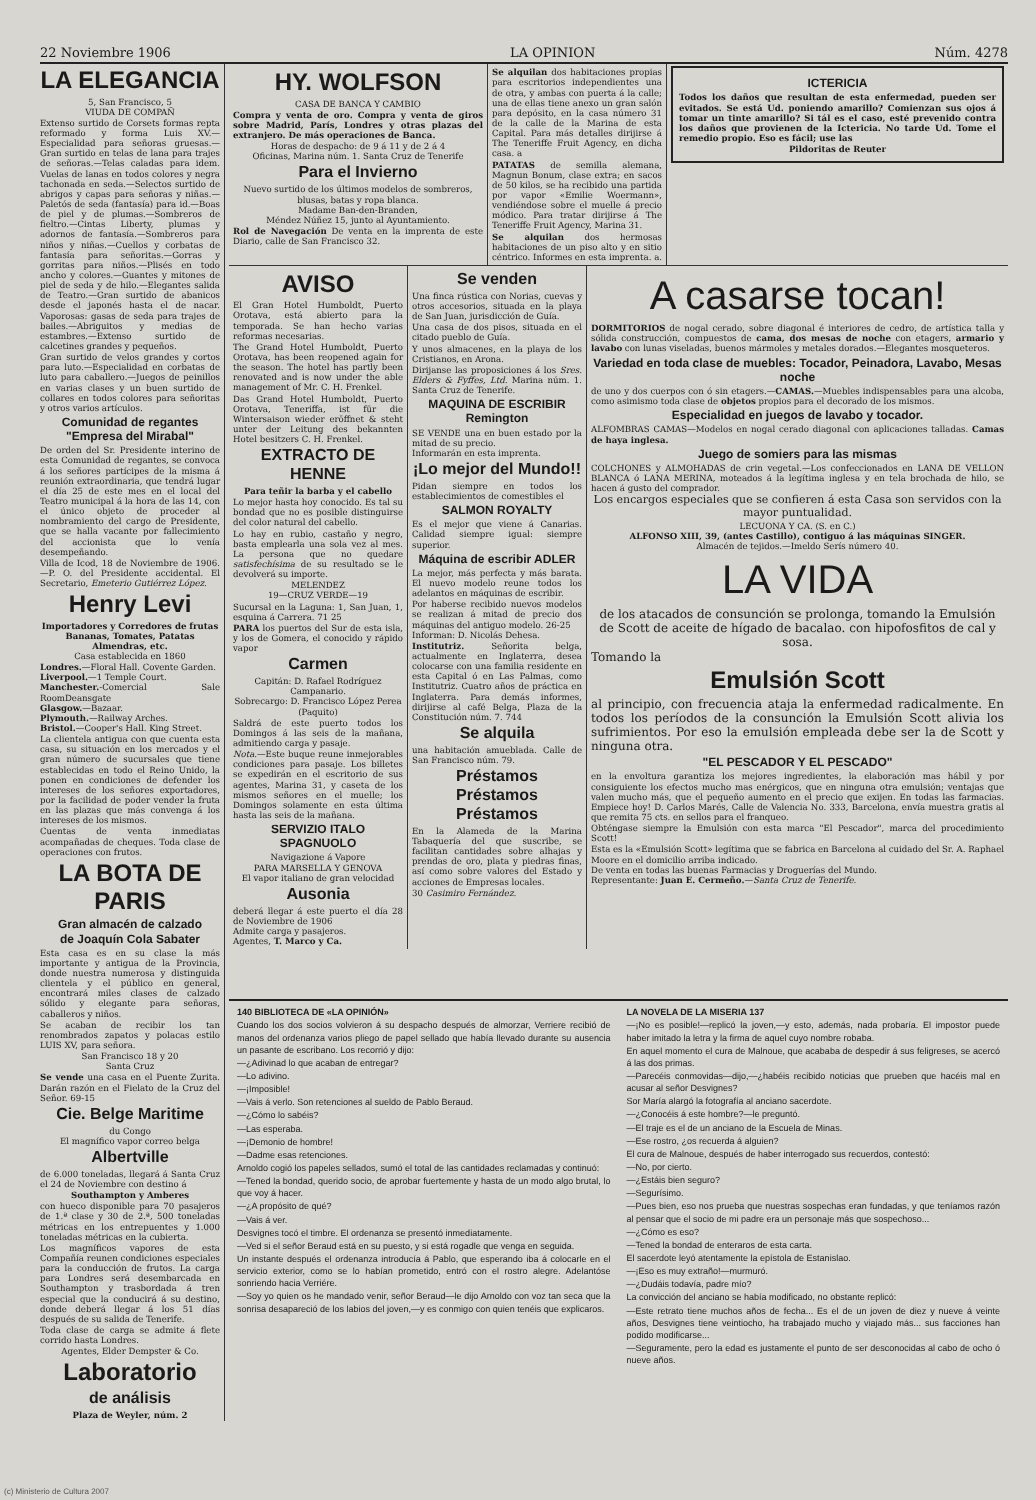22 Noviembre 1906 LA OPINION Núm. 4278
LA ELEGANCIA
5, San Francisco, 5
VIUDA DE COMPAÑ
Extenso surtido de Corsets formas repta reformado y forma Luis XV.—Especialidad para señoras gruesas.—Gran surtido en telas de lana para trajes de señoras.—Telas caladas para idem. Vuelas de lanas en todos colores y negra tachonada en seda.—Selectos surtido de abrigos y capas para señoras y niñas.—Paletós de seda (fantasía) para id.—Boas de piel y de plumas.—Sombreros de fieltro.—Cintas Liberty, plumas y adornos de fantasía.—Sombreros para niños y niñas.—Cuellos y corbatas de fantasía para señoritas.—Gorras y gorritas para niños.—Plisés en todo ancho y colores.—Guantes y mitones de piel de seda y de hilo.—Elegantes salida de Teatro.—Gran surtido de abanicos desde el japonés hasta el de nacar. Vaporosas: gasas de seda para trajes de bailes.—Abriguitos y medias de estambres.—Extenso surtido de calcetines grandes y pequeños.
Gran surtido de velos grandes y cortos para luto.—Especialidad en corbatas de luto para caballero.—Juegos de peinillos en varias clases y un buen surtido de collares en todos colores para señoritas y otros varios artículos.
Comunidad de regantes
"Empresa del Mirabal"
De orden del Sr. Presidente interino de esta Comunidad de regantes, se convoca á los señores partícipes de la misma á reunión extraordinaria, que tendrá lugar el día 25 de este mes en el local del Teatro municipal á la hora de las 14, con el único objeto de proceder al nombramiento del cargo de Presidente, que se halla vacante por fallecimiento del accionista que lo venía desempeñando.
Villa de Icod, 18 de Noviembre de 1906.—P. O. del Presidente accidental. El Secretario, Emeterio Gutiérrez López.
Henry Levi
Importadores y Corredores de frutas
Bananas, Tomates, Patatas
Almendras, etc.
Casa establecida en 1860
Londres.—Floral Hall. Covente Garden.
Liverpool.—1 Temple Court.
Manchester.-Comercial Sale RoomDeansgate
Glasgow.—Bazaar.
Plymouth.—Railway Arches.
Bristol.—Cooper's Hall. King Street.
La clientela antigua con que cuenta esta casa, su situación en los mercados y el gran número de sucursales que tiene establecidas en todo el Reino Unido, la ponen en condiciones de defender los intereses de los señores exportadores, por la facilidad de poder vender la fruta en las plazas que más convenga á los intereses de los mismos.
Cuentas de venta inmediatas acompañadas de cheques. Toda clase de operaciones con frutos.
LA BOTA DE PARIS
Gran almacén de calzado
de Joaquín Cola Sabater
Esta casa es en su clase la más importante y antigua de la Provincia, donde nuestra numerosa y distinguida clientela y el público en general, encontrará miles clases de calzado sólido y elegante para señoras, caballeros y niños.
Se acaban de recibir los tan renombrados zapatos y polacas estilo LUIS XV, para señora.
San Francisco 18 y 20
Santa Cruz
Se vende una casa en el Puente Zurita. Darán razón en el Fielato de la Cruz del Señor. 69-15
Cie. Belge Maritime
du Congo
El magnífico vapor correo belga
Albertville
de 6.000 toneladas, llegará á Santa Cruz el 24 de Noviembre con destino á
Southampton y Amberes
con hueco disponible para 70 pasajeros de 1.ª clase y 30 de 2.ª, 500 toneladas métricas en los entrepuentes y 1.000 toneladas métricas en la cubierta.
Los magníficos vapores de esta Compañía reunen condiciones especiales para la conducción de frutos. La carga para Londres será desembarcada en Southampton y trasbordada á tren especial que la conducirá á su destino, donde deberá llegar á los 51 días después de su salida de Tenerife.
Toda clase de carga se admite á flete corrido hasta Londres.
Agentes, Elder Dempster & Co.
Laboratorio
de análisis
Plaza de Weyler, núm. 2
HY. WOLFSON
CASA DE BANCA Y CAMBIO
Compra y venta de oro. Compra y venta de giros sobre Madrid, París, Londres y otras plazas del extranjero. De más operaciones de Banca.
Horas de despacho: de 9 á 11 y de 2 á 4
Oficinas, Marina núm. 1. Santa Cruz de Tenerife
Para el Invierno
Nuevo surtido de los últimos modelos de sombreros, blusas, batas y ropa blanca.
Madame Ban-den-Branden,
Méndez Núñez 15, junto al Ayuntamiento.
Rol de Navegación De venta en la imprenta de este Diario, calle de San Francisco 32.
Se alquilan dos habitaciones propias para escritorios independientes una de otra, y ambas con puerta á la calle; una de ellas tiene anexo un gran salón para depósito, en la casa número 31 de la calle de la Marina de esta Capital. Para más detalles dirijirse á The Teneriffe Fruit Agency, en dicha casa. a
PATATAS de semilla alemana, Magnun Bonum, clase extra; en sacos de 50 kilos, se ha recibido una partida por vapor «Emilie Woermann», vendiéndose sobre el muelle á precio módico. Para tratar dirijirse á The Teneriffe Fruit Agency, Marina 31.
Se alquilan dos hermosas habitaciones de un piso alto y en sitio céntrico. Informes en esta imprenta. a.
ICTERICIA
Todos los daños que resultan de esta enfermedad, pueden ser evitados. Se está Ud. poniendo amarillo? Comienzan sus ojos á tomar un tinte amarillo? Si tál es el caso, esté prevenido contra los daños que provienen de la Ictericia. No tarde Ud. Tome el remedio propio. Eso es fácil; use las
Pildoritas de Reuter
AVISO
El Gran Hotel Humboldt, Puerto Orotava, está abierto para la temporada. Se han hecho varias reformas necesarias.
The Grand Hotel Humboldt, Puerto Orotava, has been reopened again for the season. The hotel has partly been renovated and is now under the able management of Mr. C. H. Frenkel.
Das Grand Hotel Humboldt, Puerto Orotava, Teneriffa, ist für die Wintersaison wieder eröffnet & steht unter der Leitung des bekannten Hotel besitzers C. H. Frenkel.
EXTRACTO DE HENNE
Para teñir la barba y el cabello
Lo mejor hasta hoy conocido. Es tal su bondad que no es posible distinguirse del color natural del cabello.
Lo hay en rubio, castaño y negro, basta emplearla una sola vez al mes. La persona que no quedare satisfechísima de su resultado se le devolverá su importe.
MELENDEZ
19—CRUZ VERDE—19
Sucursal en la Laguna: 1, San Juan, 1, esquina á Carrera. 71 25
PARA los puertos del Sur de esta isla, y los de Gomera, el conocido y rápido vapor
Carmen
Capitán: D. Rafael Rodríguez Campanario.
Sobrecargo: D. Francisco López Perea (Paquito)
Saldrá de este puerto todos los Domingos á las seis de la mañana, admitiendo carga y pasaje.
Nota.—Este buque reune inmejorables condiciones para pasaje. Los billetes se expedirán en el escritorio de sus agentes, Marina 31, y caseta de los mismos señores en el muelle; los Domingos solamente en esta última hasta las seis de la mañana.
SERVIZIO ITALO SPAGNUOLO
Navigazione á Vapore
PARA MARSELLA Y GENOVA
El vapor italiano de gran velocidad
Ausonia
deberá llegar á este puerto el día 28 de Noviembre de 1906
Admite carga y pasajeros.
Agentes, T. Marco y Ca.
Se venden
Una finca rústica con Norias, cuevas y otros accesorios, situada en la playa de San Juan, jurisdicción de Guía.
Una casa de dos pisos, situada en el citado pueblo de Guía.
Y unos almacenes, en la playa de los Cristianos, en Arona.
Dirijanse las proposiciones á los Sres. Elders & Fyffes, Ltd. Marina núm. 1. Santa Cruz de Tenerife.
MAQUINA DE ESCRIBIR
Remington
SE VENDE una en buen estado por la mitad de su precio.
Informarán en esta imprenta.
¡Lo mejor del Mundo!!
Pidan siempre en todos los establecimientos de comestibles el
SALMON ROYALTY
Es el mejor que viene á Canarias. Calidad siempre igual: siempre superior.
Máquina de escribir ADLER
La mejor, más perfecta y más barata. El nuevo modelo reune todos los adelantos en máquinas de escribir.
Por haberse recibido nuevos modelos se realizan á mitad de precio dos máquinas del antiguo modelo. 26-25
Informan: D. Nicolás Dehesa.
Institutriz. Señorita belga, actualmente en Inglaterra, desea colocarse con una familia residente en esta Capital ó en Las Palmas, como Institutriz. Cuatro años de práctica en Inglaterra. Para demás informes, dirijirse al café Belga, Plaza de la Constitución núm. 7. 744
Se alquila
una habitación amueblada. Calle de San Francisco núm. 79.
Préstamos
Préstamos
Préstamos
En la Alameda de la Marina Tabaquería del que suscribe, se facilitan cantidades sobre alhajas y prendas de oro, plata y piedras finas, así como sobre valores del Estado y acciones de Empresas locales.
30 Casimiro Fernández.
A casarse tocan!
DORMITORIOS de nogal cerado, sobre diagonal é interiores de cedro, de artística talla y sólida construcción, compuestos de cama, dos mesas de noche con etagers, armario y lavabo con lunas viseladas, buenos mármoles y metales dorados.—Elegantes mosqueteros.
Variedad en toda clase de muebles: Tocador, Peinadora, Lavabo, Mesas noche
de uno y dos cuerpos con ó sin etagers.—CAMAS.—Muebles indispensables para una alcoba, como asimismo toda clase de objetos propios para el decorado de los mismos.
Especialidad en juegos de lavabo y tocador.
ALFOMBRAS CAMAS—Modelos en nogal cerado diagonal con aplicaciones talladas. Camas de haya inglesa.
Juego de somiers para las mismas
COLCHONES y ALMOHADAS de crin vegetal.—Los confeccionados en LANA DE VELLON BLANCA ó LANA MERINA, moteados á la legítima inglesa y en tela brochada de hilo, se hacen á gusto del comprador.
Los encargos especiales que se confieren á esta Casa son servidos con la mayor puntualidad.
LECUONA Y CA. (S. en C.)
ALFONSO XIII, 39, (antes Castillo), contiguo á las máquinas SINGER.
Almacén de tejidos.—Imeldo Serís número 40.
LA VIDA
de los atacados de consunción se prolonga, tomando la Emulsión de Scott de aceite de hígado de bacalao. con hipofosfitos de cal y sosa.
Tomando la
Emulsión Scott
al principio, con frecuencia ataja la enfermedad radicalmente. En todos los períodos de la consunción la Emulsión Scott alivia los sufrimientos. Por eso la emulsión empleada debe ser la de Scott y ninguna otra.
"EL PESCADOR Y EL PESCADO"
en la envoltura garantiza los mejores ingredientes, la elaboración mas hábil y por consiguiente los efectos mucho mas enérgicos, que en ninguna otra emulsión; ventajas que valen mucho más, que el pequeño aumento en el precio que exijen. En todas las farmacias. Empiece hoy! D. Carlos Marés, Calle de Valencia No. 333, Barcelona, envía muestra gratis al que remita 75 cts. en sellos para el franqueo.
Obténgase siempre la Emulsión con esta marca "El Pescador", marca del procedimiento Scott!
Esta es la «Emulsión Scott» legítima que se fabrica en Barcelona al cuidado del Sr. A. Raphael Moore en el domicilio arriba indicado.
De venta en todas las buenas Farmacias y Droguerías del Mundo.
Representante: Juan E. Cermeño.—Santa Cruz de Tenerife.
140 BIBLIOTECA DE «LA OPINIÓN»
Cuando los dos socios volvieron á su despacho después de almorzar, Verriere recibió de manos del ordenanza varios pliego de papel sellado que había llevado durante su ausencia un pasante de escribano. Los recorrió y dijo:
—¿Adivinad lo que acaban de entregar?
—Lo adivino.
—¡Imposible!
—Vais á verlo. Son retenciones al sueldo de Pablo Beraud.
—¿Cómo lo sabéis?
—Las esperaba.
—¡Demonio de hombre!
—Dadme esas retenciones.
Arnoldo cogió los papeles sellados, sumó el total de las cantidades reclamadas y continuó:
—Tened la bondad, querido socio, de aprobar fuertemente y hasta de un modo algo brutal, lo que voy á hacer.
—¿A propósito de qué?
—Vais á ver.
Desvignes tocó el timbre. El ordenanza se presentó inmediatamente.
—Ved si el señor Beraud está en su puesto, y si está rogadle que venga en seguida.
Un instante después el ordenanza introducía á Pablo, que esperando iba á colocarle en el servicio exterior, como se lo habían prometido, entró con el rostro alegre. Adelantóse sonriendo hacia Verriére.
—Soy yo quien os he mandado venir, señor Beraud—le dijo Arnoldo con voz tan seca que la sonrisa desapareció de los labios del joven,—y es conmigo con quien tenéis que explicaros.
LA NOVELA DE LA MISERIA 137
—¡No es posible!—replicó la joven,—y esto, además, nada probaría. El impostor puede haber imitado la letra y la firma de aquel cuyo nombre robaba.
En aquel momento el cura de Malnoue, que acababa de despedir á sus feligreses, se acercó á las dos primas.
—Parecéis conmovidas—dijo,—¿habéis recibido noticias que prueben que hacéis mal en acusar al señor Desvignes?
Sor María alargó la fotografía al anciano sacerdote.
—¿Conocéis á este hombre?—le preguntó.
—El traje es el de un anciano de la Escuela de Minas.
—Ese rostro, ¿os recuerda á alguien?
El cura de Malnoue, después de haber interrogado sus recuerdos, contestó:
—No, por cierto.
—¿Estáis bien seguro?
—Segurísimo.
—Pues bien, eso nos prueba que nuestras sospechas eran fundadas, y que teníamos razón al pensar que el socio de mi padre era un personaje más que sospechoso...
—¿Cómo es eso?
—Tened la bondad de enteraros de esta carta.
El sacerdote leyó atentamente la epístola de Estanislao.
—¡Eso es muy extraño!—murmuró.
—¿Dudáis todavía, padre mío?
La convicción del anciano se había modificado, no obstante replicó:
—Este retrato tiene muchos años de fecha... Es el de un joven de diez y nueve á veinte años, Desvignes tiene veintiocho, ha trabajado mucho y viajado más... sus facciones han podido modificarse...
—Seguramente, pero la edad es justamente el punto de ser desconocidas al cabo de ocho ó nueve años.
(c) Ministerio de Cultura 2007